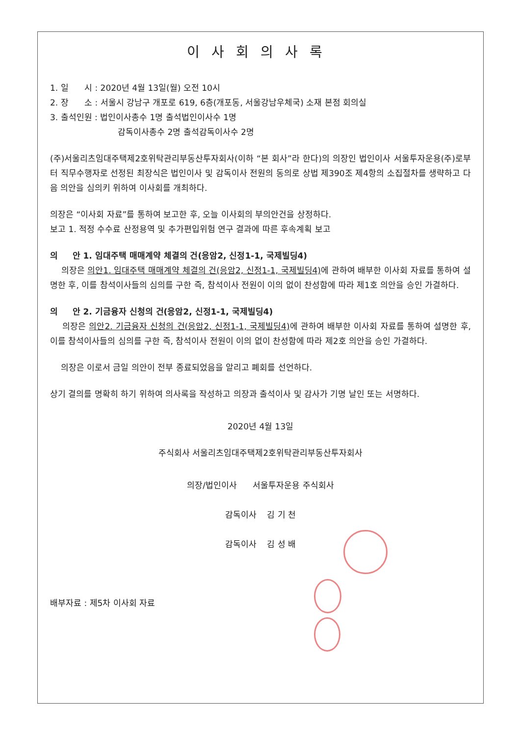이사회의사록
1. 일 시 : 2020년 4월 13일(월) 오전 10시
2. 장 소 : 서울시 강남구 개포로 619, 6층(개포동, 서울강남우체국) 소재 본점 회의실
3. 출석인원 : 법인이사총수 1명 출석법인이사수 1명
감독이사총수 2명 출석감독이사수 2명
(주)서울리츠임대주택제2호위탁관리부동산투자회사(이하 “본 회사”라 한다)의 의장인 법인이사 서울투자운용(주)로부터 직무수행자로 선정된 최장식은 법인이사 및 감독이사 전원의 동의로 상법 제390조 제4항의 소집절차를 생략하고 다음 의안을 심의키 위하여 이사회를 개최하다.
의장은 “이사회 자료”를 통하여 보고한 후, 오늘 이사회의 부의안건을 상정하다.
보고 1. 적정 수수료 산정용역 및 추가편입위험 연구 결과에 따른 후속계획 보고
의 안 1. 임대주택 매매계약 체결의 건(응암2, 신정1-1, 국제빌딩4)
의장은 의안1. 임대주택 매매계약 체결의 건(응암2, 신정1-1, 국제빌딩4) 에 관하여 배부한 이사회 자료를 통하여 설명한 후, 이를 참석이사들의 심의를 구한 즉, 참석이사 전원이 이의 없이 찬성함에 따라 제1호 의안을 승인 가결하다.
의 안 2. 기금융자 신청의 건(응암2, 신정1-1, 국제빌딩4)
의장은 의안2. 기금융자 신청의 건(응암2, 신정1-1, 국제빌딩4) 에 관하여 배부한 이사회 자료를 통하여 설명한 후, 이를 참석이사들의 심의를 구한 즉, 참석이사 전원이 이의 없이 찬성함에 따라 제2호 의안을 승인 가결하다.
의장은 이로서 금일 의안이 전부 종료되었음을 알리고 폐회를 선언하다.
상기 결의를 명확히 하기 위하여 의사록을 작성하고 의장과 출석이사 및 감사가 기명 날인 또는 서명하다.
2020년 4월 13일
주식회사 서울리츠임대주택제2호위탁관리부동산투자회사
의장/법인이사 서울투자운용 주식회사
감독이사 김 기 천
감독이사 김 성 배
배부자료 : 제5차 이사회 자료